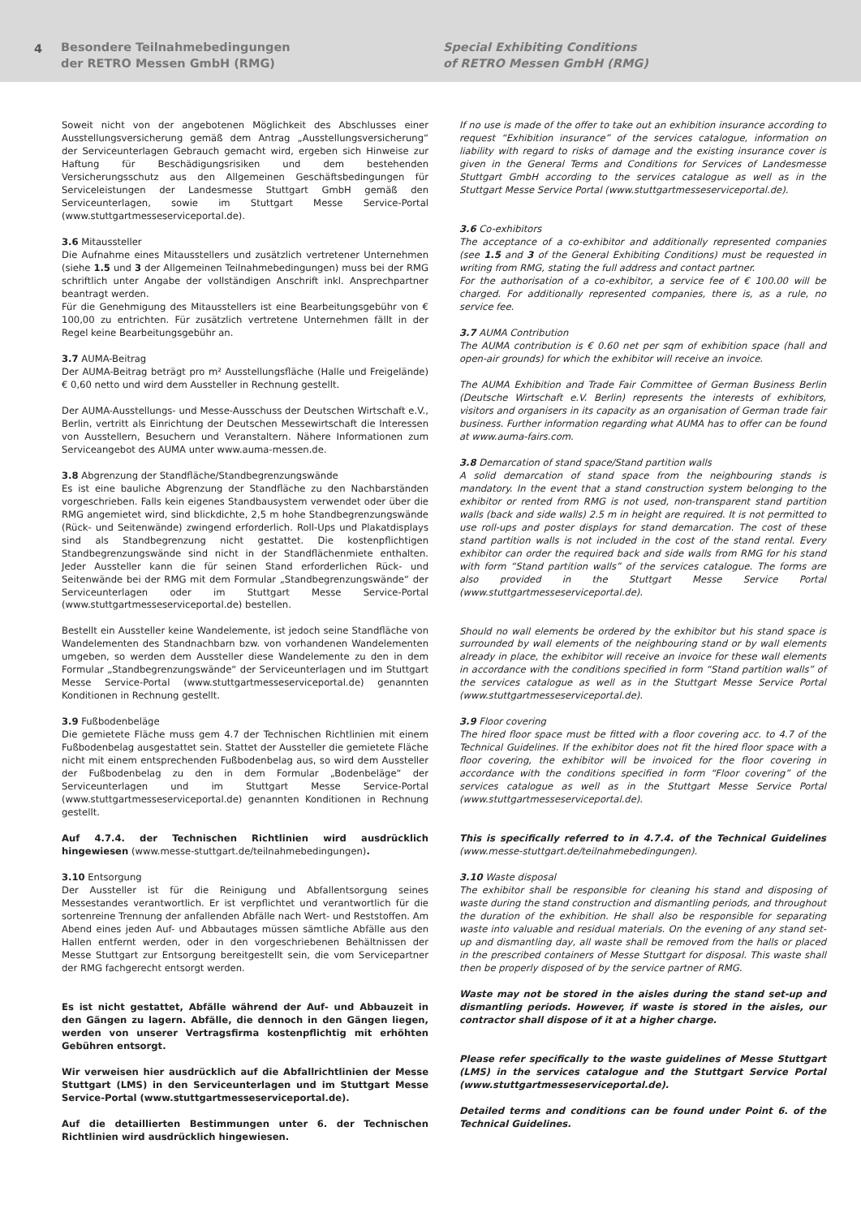4 Besondere Teilnahmebedingungen
der RETRO Messen GmbH (RMG)
Special Exhibiting Conditions
of RETRO Messen GmbH (RMG)
Soweit nicht von der angebotenen Möglichkeit des Abschlusses einer Ausstellungsversicherung gemäß dem Antrag „Ausstellungsversicherung“ der Serviceunterlagen Gebrauch gemacht wird, ergeben sich Hinweise zur Haftung für Beschädigungsrisiken und dem bestehenden Versicherungsschutz aus den Allgemeinen Geschäftsbedingungen für Serviceleistungen der Landesmesse Stuttgart GmbH gemäß den Serviceunterlagen, sowie im Stuttgart Messe Service-Portal (www.stuttgartmesseserviceportal.de).
3.6 Mitaussteller
Die Aufnahme eines Mitausstellers und zusätzlich vertretener Unternehmen (siehe 1.5 und 3 der Allgemeinen Teilnahmebedingungen) muss bei der RMG schriftlich unter Angabe der vollständigen Anschrift inkl. Ansprechpartner beantragt werden.
Für die Genehmigung des Mitausstellers ist eine Bearbeitungsgebühr von € 100,00 zu entrichten. Für zusätzlich vertretene Unternehmen fällt in der Regel keine Bearbeitungsgebühr an.
3.7 AUMA-Beitrag
Der AUMA-Beitrag beträgt pro m² Ausstellungsfläche (Halle und Freigelände) € 0,60 netto und wird dem Aussteller in Rechnung gestellt.
Der AUMA-Ausstellungs- und Messe-Ausschuss der Deutschen Wirtschaft e.V., Berlin, vertritt als Einrichtung der Deutschen Messewirtschaft die Interessen von Ausstellern, Besuchern und Veranstaltern. Nähere Informationen zum Serviceangebot des AUMA unter www.auma-messen.de.
3.8 Abgrenzung der Standfläche/Standbegrenzungswände
Es ist eine bauliche Abgrenzung der Standfläche zu den Nachbarständen vorgeschrieben. Falls kein eigenes Standbausystem verwendet oder über die RMG angemietet wird, sind blickdichte, 2,5 m hohe Standbegrenzungswände (Rück- und Seitenwände) zwingend erforderlich. Roll-Ups und Plakatdisplays sind als Standbegrenzung nicht gestattet. Die kostenpflichtigen Standbegrenzungswände sind nicht in der Standflächenmiete enthalten. Jeder Aussteller kann die für seinen Stand erforderlichen Rück- und Seitenwände bei der RMG mit dem Formular „Standbegrenzungswände“ der Serviceunterlagen oder im Stuttgart Messe Service-Portal (www.stuttgartmesseserviceportal.de) bestellen.
Bestellt ein Aussteller keine Wandelemente, ist jedoch seine Standfläche von Wandelementen des Standnachbarn bzw. von vorhandenen Wandelementen umgeben, so werden dem Aussteller diese Wandelemente zu den in dem Formular „Standbegrenzungswände“ der Serviceunterlagen und im Stuttgart Messe Service-Portal (www.stuttgartmesseserviceportal.de) genannten Konditionen in Rechnung gestellt.
3.9 Fußbodenbeläge
Die gemietete Fläche muss gem 4.7 der Technischen Richtlinien mit einem Fußbodenbelag ausgestattet sein. Stattet der Aussteller die gemietete Fläche nicht mit einem entsprechenden Fußbodenbelag aus, so wird dem Aussteller der Fußbodenbelag zu den in dem Formular „Bodenbeläge“ der Serviceunterlagen und im Stuttgart Messe Service-Portal (www.stuttgartmesseserviceportal.de) genannten Konditionen in Rechnung gestellt.
Auf 4.7.4. der Technischen Richtlinien wird ausdrücklich hingewiesen (www.messe-stuttgart.de/teilnahmebedingungen).
3.10 Entsorgung
Der Aussteller ist für die Reinigung und Abfallentsorgung seines Messestandes verantwortlich. Er ist verpflichtet und verantwortlich für die sortenreine Trennung der anfallenden Abfälle nach Wert- und Reststoffen. Am Abend eines jeden Auf- und Abbautages müssen sämtliche Abfälle aus den Hallen entfernt werden, oder in den vorgeschriebenen Behältnissen der Messe Stuttgart zur Entsorgung bereitgestellt sein, die vom Servicepartner der RMG fachgerecht entsorgt werden.
Es ist nicht gestattet, Abfälle während der Auf- und Abbauzeit in den Gängen zu lagern. Abfälle, die dennoch in den Gängen liegen, werden von unserer Vertragsfirma kostenpflichtig mit erhöhten Gebühren entsorgt.
Wir verweisen hier ausdrücklich auf die Abfallrichtlinien der Messe Stuttgart (LMS) in den Serviceunterlagen und im Stuttgart Messe Service-Portal (www.stuttgartmesseserviceportal.de).
Auf die detaillierten Bestimmungen unter 6. der Technischen Richtlinien wird ausdrücklich hingewiesen.
If no use is made of the offer to take out an exhibition insurance according to request “Exhibition insurance” of the services catalogue, information on liability with regard to risks of damage and the existing insurance cover is given in the General Terms and Conditions for Services of Landesmesse Stuttgart GmbH according to the services catalogue as well as in the Stuttgart Messe Service Portal (www.stuttgartmesseserviceportal.de).
3.6 Co-exhibitors
The acceptance of a co-exhibitor and additionally represented companies (see 1.5 and 3 of the General Exhibiting Conditions) must be requested in writing from RMG, stating the full address and contact partner.
For the authorisation of a co-exhibitor, a service fee of € 100.00 will be charged. For additionally represented companies, there is, as a rule, no service fee.
3.7 AUMA Contribution
The AUMA contribution is € 0.60 net per sqm of exhibition space (hall and open-air grounds) for which the exhibitor will receive an invoice.
The AUMA Exhibition and Trade Fair Committee of German Business Berlin (Deutsche Wirtschaft e.V. Berlin) represents the interests of exhibitors, visitors and organisers in its capacity as an organisation of German trade fair business. Further information regarding what AUMA has to offer can be found at www.auma-fairs.com.
3.8 Demarcation of stand space/Stand partition walls
A solid demarcation of stand space from the neighbouring stands is mandatory. In the event that a stand construction system belonging to the exhibitor or rented from RMG is not used, non-transparent stand partition walls (back and side walls) 2.5 m in height are required. It is not permitted to use roll-ups and poster displays for stand demarcation. The cost of these stand partition walls is not included in the cost of the stand rental. Every exhibitor can order the required back and side walls from RMG for his stand with form “Stand partition walls” of the services catalogue. The forms are also provided in the Stuttgart Messe Service Portal (www.stuttgartmesseserviceportal.de).
Should no wall elements be ordered by the exhibitor but his stand space is surrounded by wall elements of the neighbouring stand or by wall elements already in place, the exhibitor will receive an invoice for these wall elements in accordance with the conditions specified in form “Stand partition walls” of the services catalogue as well as in the Stuttgart Messe Service Portal (www.stuttgartmesseserviceportal.de).
3.9 Floor covering
The hired floor space must be fitted with a floor covering acc. to 4.7 of the Technical Guidelines. If the exhibitor does not fit the hired floor space with a floor covering, the exhibitor will be invoiced for the floor covering in accordance with the conditions specified in form “Floor covering” of the services catalogue as well as in the Stuttgart Messe Service Portal (www.stuttgartmesseserviceportal.de).
This is specifically referred to in 4.7.4. of the Technical Guidelines (www.messe-stuttgart.de/teilnahmebedingungen).
3.10 Waste disposal
The exhibitor shall be responsible for cleaning his stand and disposing of waste during the stand construction and dismantling periods, and throughout the duration of the exhibition. He shall also be responsible for separating waste into valuable and residual materials. On the evening of any stand set-up and dismantling day, all waste shall be removed from the halls or placed in the prescribed containers of Messe Stuttgart for disposal. This waste shall then be properly disposed of by the service partner of RMG.
Waste may not be stored in the aisles during the stand set-up and dismantling periods. However, if waste is stored in the aisles, our contractor shall dispose of it at a higher charge.
Please refer specifically to the waste guidelines of Messe Stuttgart (LMS) in the services catalogue and the Stuttgart Service Portal (www.stuttgartmesseserviceportal.de).
Detailed terms and conditions can be found under Point 6. of the Technical Guidelines.